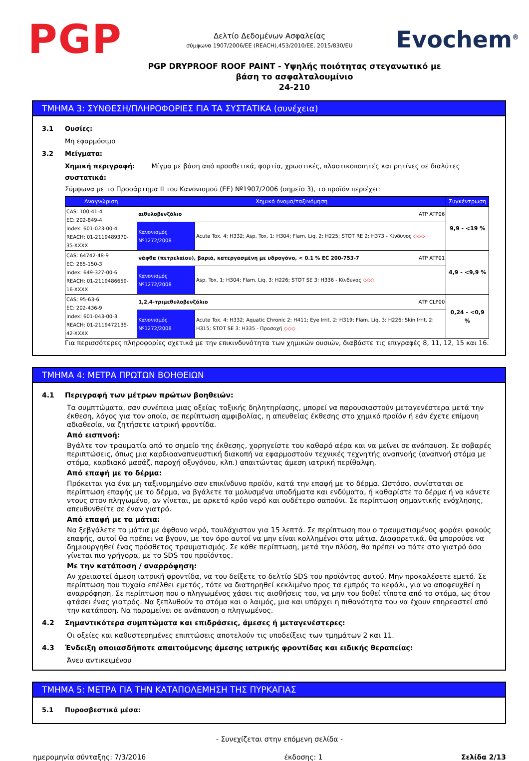PGP
Δελτίο Δεδομένων Ασφαλείας
σύμφωνα 1907/2006/ΕΕ (REACH),453/2010/ΕΕ, 2015/830/EU
Evochem<sup>®</sup>
PGP DRYPROOF ROOF PAINT - Υψηλής ποιότητας στεγανωτικό με
βάση το ασφαλταλουμίνιο
24-210
ΤΜΗΜΑ 3: ΣΥΝΘΕΣΗ/ΠΛΗΡΟΦΟΡΙΕΣ ΓΙΑ ΤΑ ΣΥΣΤΑΤΙΚΑ (συνέχεια)
3.1 Ουσίες:
Μη εφαρμόσιμο
3.2 Μείγματα:
Χημική περιγραφή: Μίγμα με βάση από προσθετικά, φορτία, χρωστικές, πλαστικοποιητές και ρητίνες σε διαλύτες
συστατικά:
Σύμφωνα με το Προσάρτημα II του Κανονισμού (ΕΕ) Nº1907/2006 (σημείο 3), το προϊόν περιέχει:
| Αναγνώριση | Χημικό όνομα/ταξινόμηση | | Συγκέντρωση |
| --- | --- | --- | --- |
| CAS: 100-41-4 EC: 202-849-4 Index: 601-023-00-4 REACH: 01-2119489370-35-XXXX | αιθυλοβενζόλιο ATP ATP06 | | 9,9 - <19 % |
| | Κανονισμός Nº1272/2008 | Acute Tox. 4: H332; Asp. Tox. 1: H304; Flam. Liq. 2: H225; STOT RE 2: H373 - Κίνδυνος ◇◇◇ | |
| CAS: 64742-48-9 EC: 265-150-3 Index: 649-327-00-6 REACH: 01-2119486659-16-XXXX | νάφθα (πετρελαίου), βαριά, κατεργασμένη με υδρογόνο, < 0.1 % EC 200-753-7 ATP ATP01 | | 4,9 - <9,9 % |
| | Κανονισμός Nº1272/2008 | Asp. Tox. 1: H304; Flam. Liq. 3: H226; STOT SE 3: H336 - Κίνδυνος ◇◇◇ | |
| CAS: 95-63-6 EC: 202-436-9 Index: 601-043-00-3 REACH: 01-2119472135-42-XXXX | 1,2,4-τριμεθυλοβενζόλιο ATP CLP00 | | 0,24 - <0,9 % |
| | Κανονισμός Nº1272/2008 | Acute Tox. 4: H332; Aquatic Chronic 2: H411; Eye Irrit. 2: H319; Flam. Liq. 3: H226; Skin Irrit. 2: H315; STOT SE 3: H335 - Προσοχή ◇◇◇ | |
Για περισσότερες πληροφορίες σχετικά με την επικινδυνότητα των χημικών ουσιών, διαβάστε τις επιγραφές 8, 11, 12, 15 και 16.
ΤΜΗΜΑ 4: ΜΕΤΡΑ ΠΡΩΤΩΝ ΒΟΗΘΕΙΩΝ
4.1 Περιγραφή των μέτρων πρώτων βοηθειών:
Τα συμπτώματα, σαν συνέπεια μιας οξείας τοξικής δηλητηρίασης, μπορεί να παρουσιαστούν μεταγενέστερα μετά την έκθεση, λόγος για τον οποίο, σε περίπτωση αμφιβολίας, η απευθείας έκθεσης στο χημικό προϊόν ή εάν έχετε επίμονη αδιαθεσία, να ζητήσετε ιατρική φροντίδα.
Από εισπνοή:
Βγάλτε τον τραυματία από το σημείο της έκθεσης, χορηγείστε του καθαρό αέρα και να μείνει σε ανάπαυση. Σε σοβαρές περιπτώσεις, όπως μια καρδιοαναπνευστική διακοπή να εφαρμοστούν τεχνικές τεχνητής αναπνοής (αναπνοή στόμα με στόμα, καρδιακό μασάζ, παροχή οξυγόνου, κλπ.) απαιτώντας άμεση ιατρική περίθαλψη.
Από επαφή με το δέρμα:
Πρόκειται για ένα μη ταξινομημένο σαν επικίνδυνο προϊόν, κατά την επαφή με το δέρμα. Ωστόσο, συνίσταται σε περίπτωση επαφής με το δέρμα, να βγάλετε τα μολυσμένα υποδήματα και ενδύματα, ή καθαρίστε το δέρμα ή να κάνετε ντους στον πληγωμένο, αν γίνεται, με αρκετό κρύο νερό και ουδέτερο σαπούνι. Σε περίπτωση σημαντικής ενόχλησης, απευθυνθείτε σε έναν γιατρό.
Από επαφή με τα μάτια:
Να ξεβγάλετε τα μάτια με άφθονο νερό, τουλάχιστον για 15 λεπτά. Σε περίπτωση που ο τραυματισμένος φοράει φακούς επαφής, αυτοί θα πρέπει να βγουν, με τον όρο αυτοί να μην είναι κολλημένοι στα μάτια. Διαφορετικά, θα μπορούσε να δημιουργηθεί ένας πρόσθετος τραυματισμός. Σε κάθε περίπτωση, μετά την πλύση, θα πρέπει να πάτε στο γιατρό όσο γίνεται πιο γρήγορα, με το SDS του προϊόντος.
Με την κατάποση / αναρρόφηση:
Αν χρειαστεί άμεση ιατρική φροντίδα, να του δείξετε το δελτίο SDS του προϊόντος αυτού. Μην προκαλέσετε εμετό. Σε περίπτωση που τυχαία επέλθει εμετός, τότε να διατηρηθεί κεκλιμένο προς τα εμπρός το κεφάλι, για να αποφευχθεί η αναρρόφηση. Σε περίπτωση που ο πληγωμένος χάσει τις αισθήσεις του, να μην του δοθεί τίποτα από το στόμα, ως ότου φτάσει ένας γιατρός. Να ξεπλυθούν το στόμα και ο λαιμός, μια και υπάρχει η πιθανότητα του να έχουν επηρεαστεί από την κατάποση. Να παραμείνει σε ανάπαυση ο πληγωμένος.
4.2 Σημαντικότερα συμπτώματα και επιδράσεις, άμεσες ή μεταγενέστερες:
Οι οξείες και καθυστερημένες επιπτώσεις αποτελούν τις υποδείξεις των τμημάτων 2 και 11.
4.3 Ένδειξη οποιασδήποτε απαιτούμενης άμεσης ιατρικής φροντίδας και ειδικής θεραπείας:
Άνευ αντικειμένου
ΤΜΗΜΑ 5: ΜΕΤΡΑ ΓΙΑ ΤΗΝ ΚΑΤΑΠΟΛΕΜΗΣΗ ΤΗΣ ΠΥΡΚΑΓΙΑΣ
5.1 Πυροσβεστικά μέσα:
- Συνεχίζεται στην επόμενη σελίδα -
ημερομηνία σύνταξης: 7/3/2016 έκδοσης: 1 Σελίδα 2/13